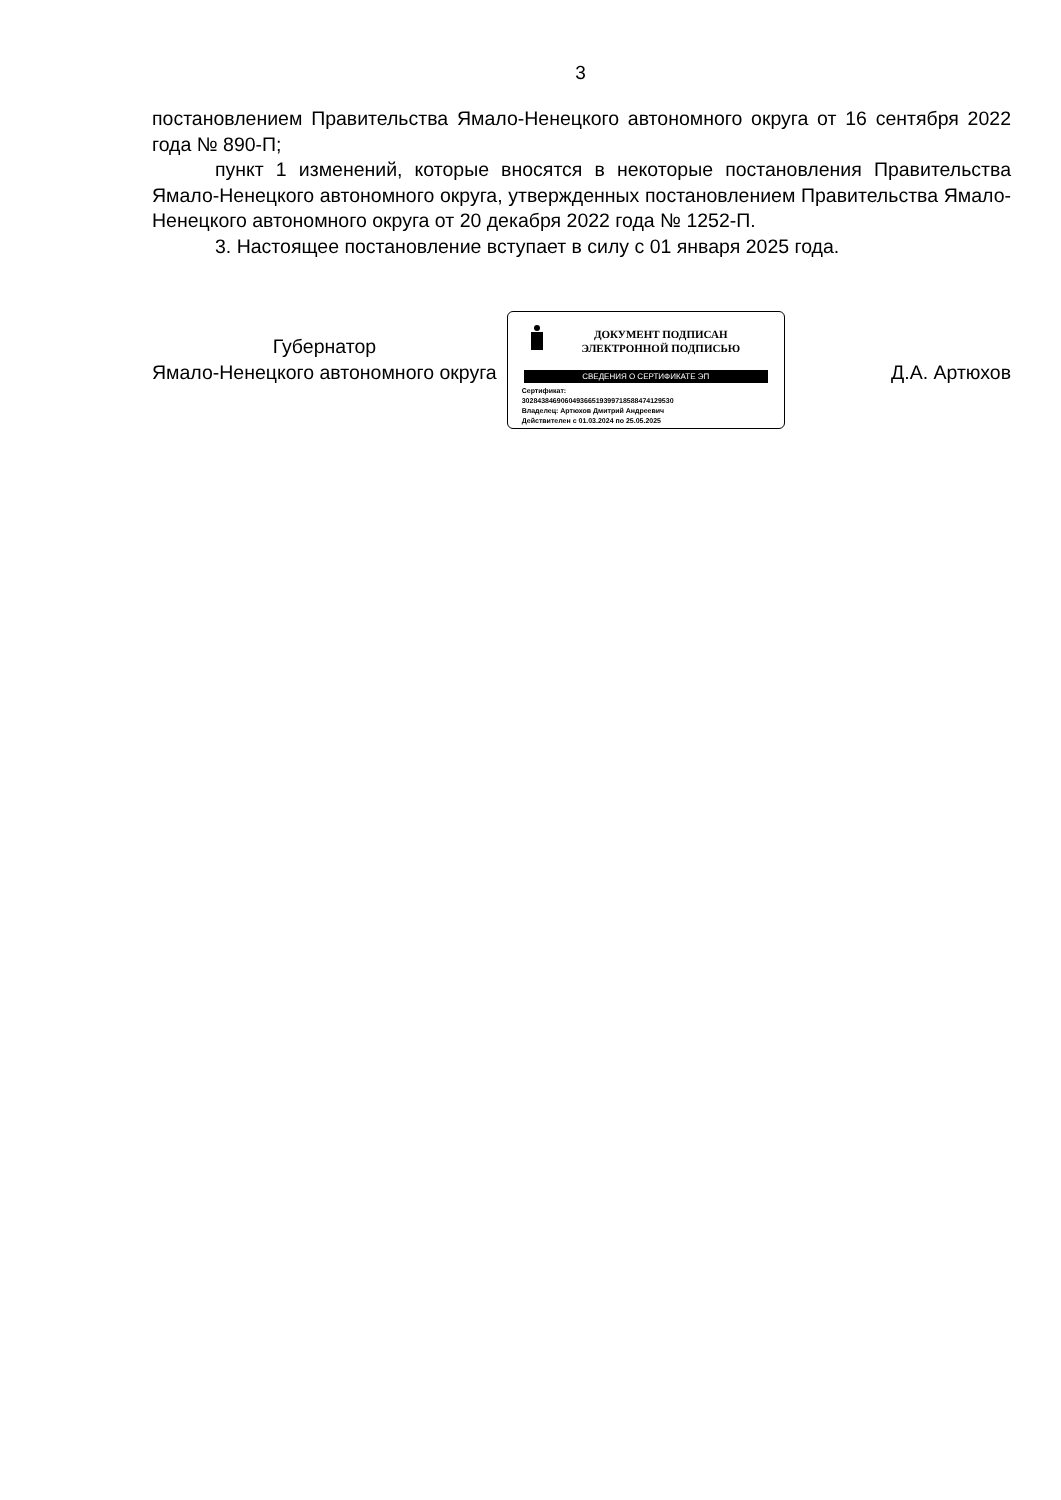3
постановлением Правительства Ямало-Ненецкого автономного округа от 16 сентября 2022 года № 890-П;
пункт 1 изменений, которые вносятся в некоторые постановления Правительства Ямало-Ненецкого автономного округа, утвержденных постановлением Правительства Ямало-Ненецкого автономного округа от 20 декабря 2022 года № 1252-П.
3. Настоящее постановление вступает в силу с 01 января 2025 года.
Губернатор
Ямало-Ненецкого автономного округа
ДОКУМЕНТ ПОДПИСАН
ЭЛЕКТРОННОЙ ПОДПИСЬЮ
СВЕДЕНИЯ О СЕРТИФИКАТЕ ЭП
Сертификат:
302843846906049366519399718588474129530
Владелец: Артюхов Дмитрий Андреевич
Действителен с 01.03.2024 по 25.05.2025
Д.А. Артюхов